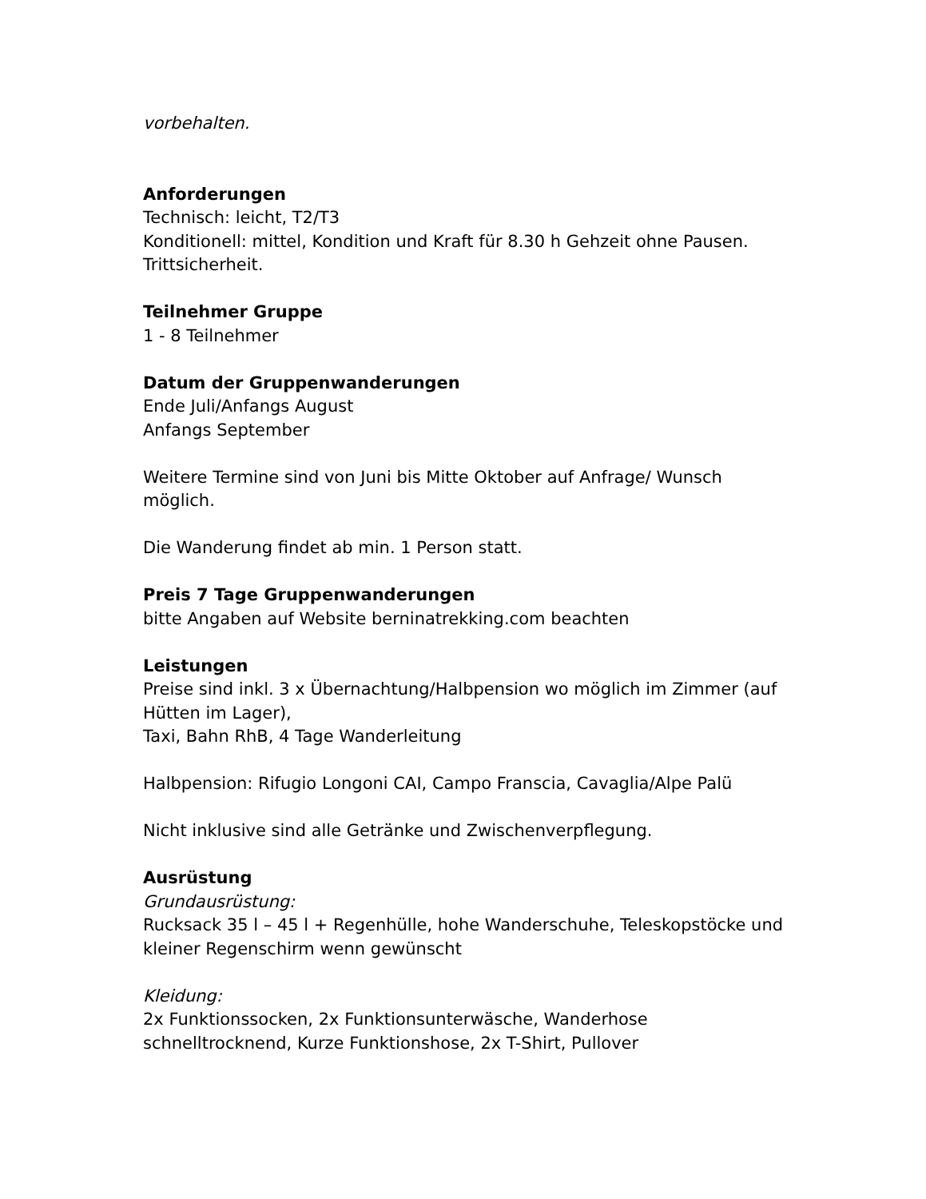vorbehalten.
Anforderungen
Technisch: leicht, T2/T3
Konditionell: mittel, Kondition und Kraft für 8.30 h Gehzeit ohne Pausen. Trittsicherheit.
Teilnehmer Gruppe
1 - 8 Teilnehmer
Datum der Gruppenwanderungen
Ende Juli/Anfangs August
Anfangs September
Weitere Termine sind von Juni bis Mitte Oktober auf Anfrage/ Wunsch möglich.
Die Wanderung findet ab min. 1 Person statt.
Preis 7 Tage Gruppenwanderungen
bitte Angaben auf Website berninatrekking.com beachten
Leistungen
Preise sind inkl. 3 x Übernachtung/Halbpension wo möglich im Zimmer (auf Hütten im Lager),
Taxi, Bahn RhB, 4 Tage Wanderleitung
Halbpension: Rifugio Longoni CAI, Campo Franscia, Cavaglia/Alpe Palü
Nicht inklusive sind alle Getränke und Zwischenverpflegung.
Ausrüstung
Grundausrüstung:
Rucksack 35 l – 45 l + Regenhülle, hohe Wanderschuhe, Teleskopstöcke und kleiner Regenschirm wenn gewünscht
Kleidung:
2x Funktionssocken, 2x Funktionsunterwäsche, Wanderhose schnelltrocknend, Kurze Funktionshose, 2x T-Shirt, Pullover